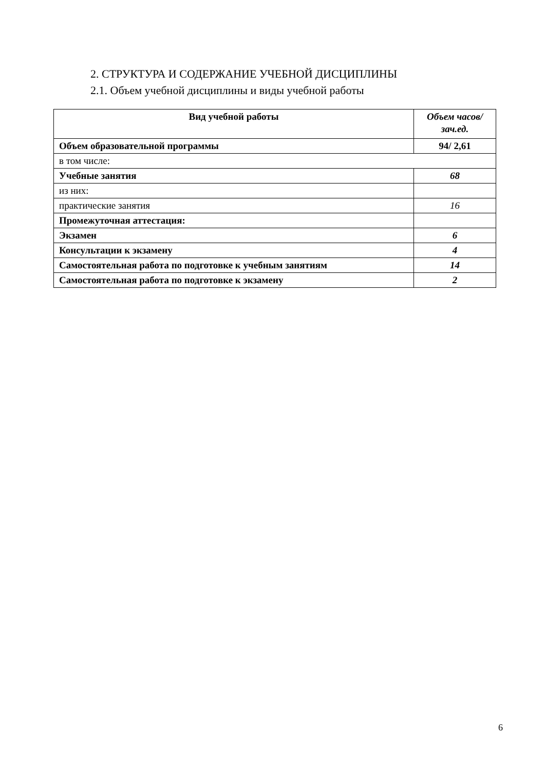2. СТРУКТУРА И СОДЕРЖАНИЕ УЧЕБНОЙ ДИСЦИПЛИНЫ
2.1. Объем учебной дисциплины и виды учебной работы
| Вид учебной работы | Объем часов/зач.ед. |
| --- | --- |
| Объем образовательной программы | 94/ 2,61 |
| в том числе: | |
| Учебные занятия | 68 |
| из них: | |
| практические занятия | 16 |
| Промежуточная аттестация: | |
| Экзамен | 6 |
| Консультации к экзамену | 4 |
| Самостоятельная работа по подготовке к учебным занятиям | 14 |
| Самостоятельная работа по подготовке к экзамену | 2 |
6